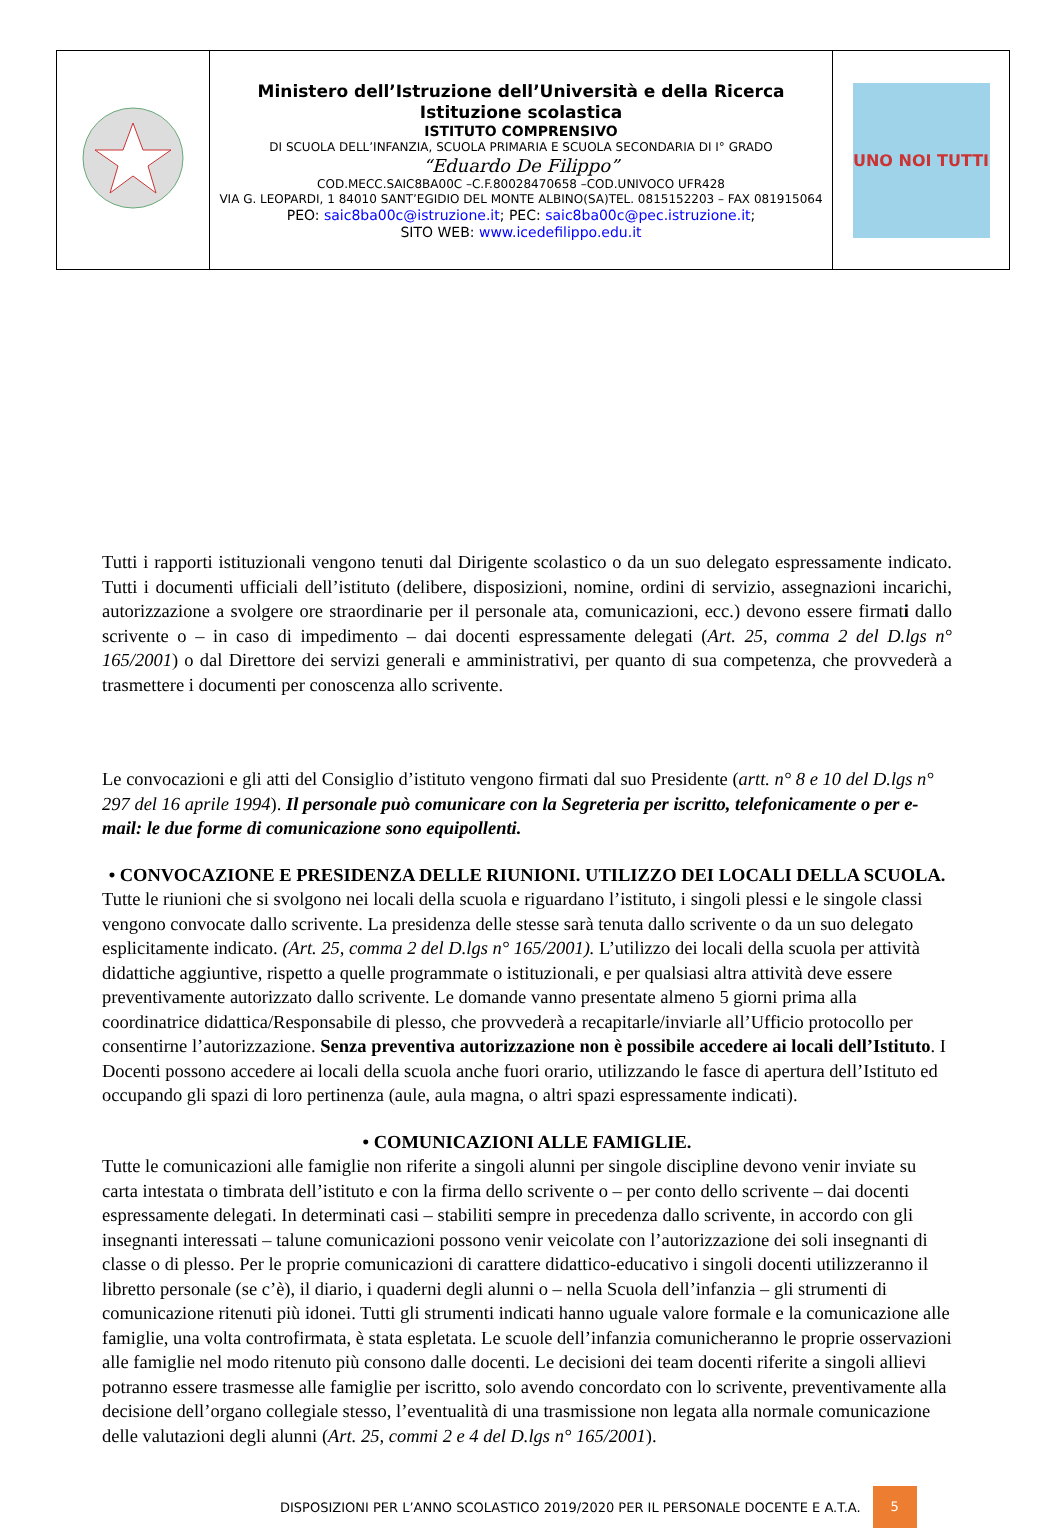| | Ministero dell’Istruzione dell’Università e della Ricerca Istituzione scolastica ISTITUTO COMPRENSIVO DI SCUOLA DELL’INFANZIA, SCUOLA PRIMARIA E SCUOLA SECONDARIA DI I° GRADO “Eduardo De Filippo” COD.MECC.SAIC8BA00C –C.F.80028470658 –COD.UNIVOCO UFR428 VIA G. LEOPARDI, 1 84010 SANT’EGIDIO DEL MONTE ALBINO(SA)TEL. 0815152203 – FAX 081915064 PEO: saic8ba00c@istruzione.it ; PEC: saic8ba00c@pec.istruzione.it ; SITO WEB: www.icedefilippo.edu.it | UNO NOI TUTTI |
Tutti i rapporti istituzionali vengono tenuti dal Dirigente scolastico o da un suo delegato espressamente indicato. Tutti i documenti ufficiali dell’istituto (delibere, disposizioni, nomine, ordini di servizio, assegnazioni incarichi, autorizzazione a svolgere ore straordinarie per il personale ata, comunicazioni, ecc.) devono essere firmati dallo scrivente o – in caso di impedimento – dai docenti espressamente delegati (Art. 25, comma 2 del D.lgs n° 165/2001) o dal Direttore dei servizi generali e amministrativi, per quanto di sua competenza, che provvederà a trasmettere i documenti per conoscenza allo scrivente.
Le convocazioni e gli atti del Consiglio d’istituto vengono firmati dal suo Presidente (artt. n° 8 e 10 del D.lgs n° 297 del 16 aprile 1994). Il personale può comunicare con la Segreteria per iscritto, telefonicamente o per e-mail: le due forme di comunicazione sono equipollenti.
• CONVOCAZIONE E PRESIDENZA DELLE RIUNIONI. UTILIZZO DEI LOCALI DELLA SCUOLA.
Tutte le riunioni che si svolgono nei locali della scuola e riguardano l’istituto, i singoli plessi e le singole classi vengono convocate dallo scrivente. La presidenza delle stesse sarà tenuta dallo scrivente o da un suo delegato esplicitamente indicato. (Art. 25, comma 2 del D.lgs n° 165/2001). L’utilizzo dei locali della scuola per attività didattiche aggiuntive, rispetto a quelle programmate o istituzionali, e per qualsiasi altra attività deve essere preventivamente autorizzato dallo scrivente. Le domande vanno presentate almeno 5 giorni prima alla coordinatrice didattica/Responsabile di plesso, che provvederà a recapitarle/inviarle all’Ufficio protocollo per consentirne l’autorizzazione. Senza preventiva autorizzazione non è possibile accedere ai locali dell’Istituto. I Docenti possono accedere ai locali della scuola anche fuori orario, utilizzando le fasce di apertura dell’Istituto ed occupando gli spazi di loro pertinenza (aule, aula magna, o altri spazi espressamente indicati).
• COMUNICAZIONI ALLE FAMIGLIE.
Tutte le comunicazioni alle famiglie non riferite a singoli alunni per singole discipline devono venir inviate su carta intestata o timbrata dell’istituto e con la firma dello scrivente o – per conto dello scrivente – dai docenti espressamente delegati. In determinati casi – stabiliti sempre in precedenza dallo scrivente, in accordo con gli insegnanti interessati – talune comunicazioni possono venir veicolate con l’autorizzazione dei soli insegnanti di classe o di plesso. Per le proprie comunicazioni di carattere didattico-educativo i singoli docenti utilizzeranno il libretto personale (se c’è), il diario, i quaderni degli alunni o – nella Scuola dell’infanzia – gli strumenti di comunicazione ritenuti più idonei. Tutti gli strumenti indicati hanno uguale valore formale e la comunicazione alle famiglie, una volta controfirmata, è stata espletata. Le scuole dell’infanzia comunicheranno le proprie osservazioni alle famiglie nel modo ritenuto più consono dalle docenti. Le decisioni dei team docenti riferite a singoli allievi potranno essere trasmesse alle famiglie per iscritto, solo avendo concordato con lo scrivente, preventivamente alla decisione dell’organo collegiale stesso, l’eventualità di una trasmissione non legata alla normale comunicazione delle valutazioni degli alunni (Art. 25, commi 2 e 4 del D.lgs n° 165/2001).
DISPOSIZIONI PER L’ANNO SCOLASTICO 2019/2020 PER IL PERSONALE DOCENTE E A.T.A. 5